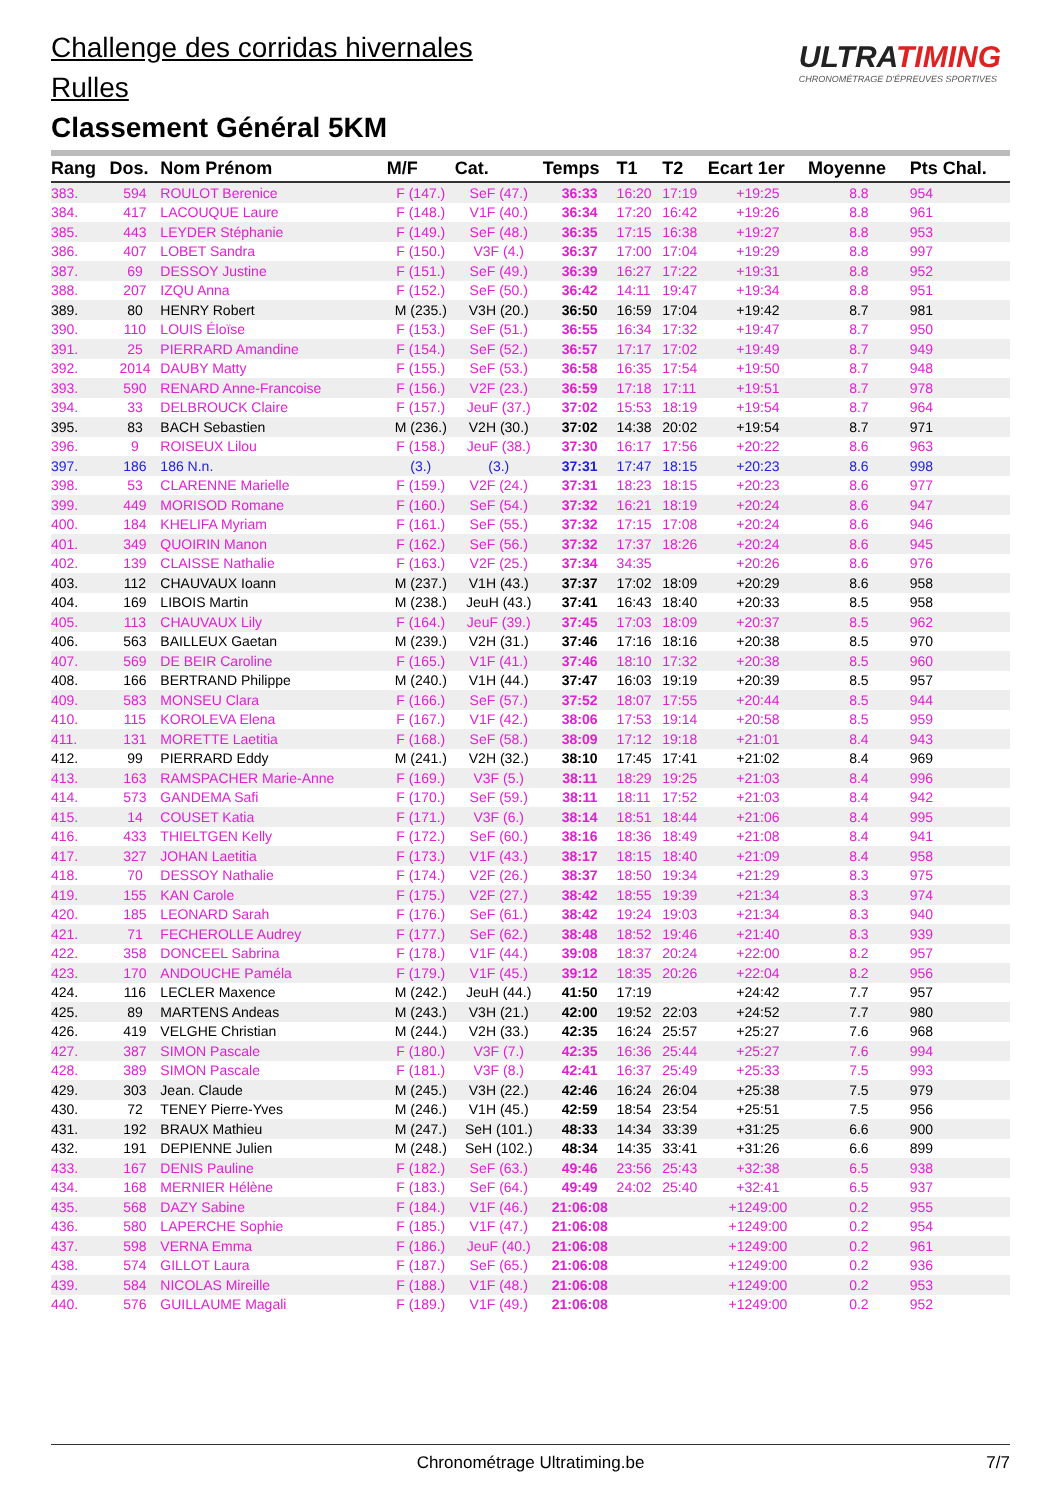Challenge des corridas hivernales
Rulles
Classement Général 5KM
ULTRATIMING
CHRONOMÉTRAGE D'ÉPREUVES SPORTIVES
| Rang | Dos. | Nom Prénom | M/F | Cat. | Temps | T1 | T2 | Ecart 1er | Moyenne | Pts Chal. |
| --- | --- | --- | --- | --- | --- | --- | --- | --- | --- | --- |
| 383. | 594 | ROULOT Berenice | F (147.) | SeF (47.) | 36:33 | 16:20 | 17:19 | +19:25 | 8.8 | 954 |
| 384. | 417 | LACOUQUE Laure | F (148.) | V1F (40.) | 36:34 | 17:20 | 16:42 | +19:26 | 8.8 | 961 |
| 385. | 443 | LEYDER Stéphanie | F (149.) | SeF (48.) | 36:35 | 17:15 | 16:38 | +19:27 | 8.8 | 953 |
| 386. | 407 | LOBET Sandra | F (150.) | V3F (4.) | 36:37 | 17:00 | 17:04 | +19:29 | 8.8 | 997 |
| 387. | 69 | DESSOY Justine | F (151.) | SeF (49.) | 36:39 | 16:27 | 17:22 | +19:31 | 8.8 | 952 |
| 388. | 207 | IZQU Anna | F (152.) | SeF (50.) | 36:42 | 14:11 | 19:47 | +19:34 | 8.8 | 951 |
| 389. | 80 | HENRY Robert | M (235.) | V3H (20.) | 36:50 | 16:59 | 17:04 | +19:42 | 8.7 | 981 |
| 390. | 110 | LOUIS Éloïse | F (153.) | SeF (51.) | 36:55 | 16:34 | 17:32 | +19:47 | 8.7 | 950 |
| 391. | 25 | PIERRARD Amandine | F (154.) | SeF (52.) | 36:57 | 17:17 | 17:02 | +19:49 | 8.7 | 949 |
| 392. | 2014 | DAUBY Matty | F (155.) | SeF (53.) | 36:58 | 16:35 | 17:54 | +19:50 | 8.7 | 948 |
| 393. | 590 | RENARD Anne-Francoise | F (156.) | V2F (23.) | 36:59 | 17:18 | 17:11 | +19:51 | 8.7 | 978 |
| 394. | 33 | DELBROUCK Claire | F (157.) | JeuF (37.) | 37:02 | 15:53 | 18:19 | +19:54 | 8.7 | 964 |
| 395. | 83 | BACH Sebastien | M (236.) | V2H (30.) | 37:02 | 14:38 | 20:02 | +19:54 | 8.7 | 971 |
| 396. | 9 | ROISEUX Lilou | F (158.) | JeuF (38.) | 37:30 | 16:17 | 17:56 | +20:22 | 8.6 | 963 |
| 397. | 186 | 186 N.n. | (3.) | (3.) | 37:31 | 17:47 | 18:15 | +20:23 | 8.6 | 998 |
| 398. | 53 | CLARENNE Marielle | F (159.) | V2F (24.) | 37:31 | 18:23 | 18:15 | +20:23 | 8.6 | 977 |
| 399. | 449 | MORISOD Romane | F (160.) | SeF (54.) | 37:32 | 16:21 | 18:19 | +20:24 | 8.6 | 947 |
| 400. | 184 | KHELIFA Myriam | F (161.) | SeF (55.) | 37:32 | 17:15 | 17:08 | +20:24 | 8.6 | 946 |
| 401. | 349 | QUOIRIN Manon | F (162.) | SeF (56.) | 37:32 | 17:37 | 18:26 | +20:24 | 8.6 | 945 |
| 402. | 139 | CLAISSE Nathalie | F (163.) | V2F (25.) | 37:34 | 34:35 | | +20:26 | 8.6 | 976 |
| 403. | 112 | CHAUVAUX Ioann | M (237.) | V1H (43.) | 37:37 | 17:02 | 18:09 | +20:29 | 8.6 | 958 |
| 404. | 169 | LIBOIS Martin | M (238.) | JeuH (43.) | 37:41 | 16:43 | 18:40 | +20:33 | 8.5 | 958 |
| 405. | 113 | CHAUVAUX Lily | F (164.) | JeuF (39.) | 37:45 | 17:03 | 18:09 | +20:37 | 8.5 | 962 |
| 406. | 563 | BAILLEUX Gaetan | M (239.) | V2H (31.) | 37:46 | 17:16 | 18:16 | +20:38 | 8.5 | 970 |
| 407. | 569 | DE BEIR Caroline | F (165.) | V1F (41.) | 37:46 | 18:10 | 17:32 | +20:38 | 8.5 | 960 |
| 408. | 166 | BERTRAND Philippe | M (240.) | V1H (44.) | 37:47 | 16:03 | 19:19 | +20:39 | 8.5 | 957 |
| 409. | 583 | MONSEU Clara | F (166.) | SeF (57.) | 37:52 | 18:07 | 17:55 | +20:44 | 8.5 | 944 |
| 410. | 115 | KOROLEVA Elena | F (167.) | V1F (42.) | 38:06 | 17:53 | 19:14 | +20:58 | 8.5 | 959 |
| 411. | 131 | MORETTE Laetitia | F (168.) | SeF (58.) | 38:09 | 17:12 | 19:18 | +21:01 | 8.4 | 943 |
| 412. | 99 | PIERRARD Eddy | M (241.) | V2H (32.) | 38:10 | 17:45 | 17:41 | +21:02 | 8.4 | 969 |
| 413. | 163 | RAMSPACHER Marie-Anne | F (169.) | V3F (5.) | 38:11 | 18:29 | 19:25 | +21:03 | 8.4 | 996 |
| 414. | 573 | GANDEMA Safi | F (170.) | SeF (59.) | 38:11 | 18:11 | 17:52 | +21:03 | 8.4 | 942 |
| 415. | 14 | COUSET Katia | F (171.) | V3F (6.) | 38:14 | 18:51 | 18:44 | +21:06 | 8.4 | 995 |
| 416. | 433 | THIELTGEN Kelly | F (172.) | SeF (60.) | 38:16 | 18:36 | 18:49 | +21:08 | 8.4 | 941 |
| 417. | 327 | JOHAN Laetitia | F (173.) | V1F (43.) | 38:17 | 18:15 | 18:40 | +21:09 | 8.4 | 958 |
| 418. | 70 | DESSOY Nathalie | F (174.) | V2F (26.) | 38:37 | 18:50 | 19:34 | +21:29 | 8.3 | 975 |
| 419. | 155 | KAN Carole | F (175.) | V2F (27.) | 38:42 | 18:55 | 19:39 | +21:34 | 8.3 | 974 |
| 420. | 185 | LEONARD Sarah | F (176.) | SeF (61.) | 38:42 | 19:24 | 19:03 | +21:34 | 8.3 | 940 |
| 421. | 71 | FECHEROLLE Audrey | F (177.) | SeF (62.) | 38:48 | 18:52 | 19:46 | +21:40 | 8.3 | 939 |
| 422. | 358 | DONCEEL Sabrina | F (178.) | V1F (44.) | 39:08 | 18:37 | 20:24 | +22:00 | 8.2 | 957 |
| 423. | 170 | ANDOUCHE Paméla | F (179.) | V1F (45.) | 39:12 | 18:35 | 20:26 | +22:04 | 8.2 | 956 |
| 424. | 116 | LECLER Maxence | M (242.) | JeuH (44.) | 41:50 | 17:19 | | +24:42 | 7.7 | 957 |
| 425. | 89 | MARTENS Andeas | M (243.) | V3H (21.) | 42:00 | 19:52 | 22:03 | +24:52 | 7.7 | 980 |
| 426. | 419 | VELGHE Christian | M (244.) | V2H (33.) | 42:35 | 16:24 | 25:57 | +25:27 | 7.6 | 968 |
| 427. | 387 | SIMON Pascale | F (180.) | V3F (7.) | 42:35 | 16:36 | 25:44 | +25:27 | 7.6 | 994 |
| 428. | 389 | SIMON Pascale | F (181.) | V3F (8.) | 42:41 | 16:37 | 25:49 | +25:33 | 7.5 | 993 |
| 429. | 303 | Jean. Claude | M (245.) | V3H (22.) | 42:46 | 16:24 | 26:04 | +25:38 | 7.5 | 979 |
| 430. | 72 | TENEY Pierre-Yves | M (246.) | V1H (45.) | 42:59 | 18:54 | 23:54 | +25:51 | 7.5 | 956 |
| 431. | 192 | BRAUX Mathieu | M (247.) | SeH (101.) | 48:33 | 14:34 | 33:39 | +31:25 | 6.6 | 900 |
| 432. | 191 | DEPIENNE Julien | M (248.) | SeH (102.) | 48:34 | 14:35 | 33:41 | +31:26 | 6.6 | 899 |
| 433. | 167 | DENIS Pauline | F (182.) | SeF (63.) | 49:46 | 23:56 | 25:43 | +32:38 | 6.5 | 938 |
| 434. | 168 | MERNIER Hélène | F (183.) | SeF (64.) | 49:49 | 24:02 | 25:40 | +32:41 | 6.5 | 937 |
| 435. | 568 | DAZY Sabine | F (184.) | V1F (46.) | 21:06:08 | | | +1249:00 | 0.2 | 955 |
| 436. | 580 | LAPERCHE Sophie | F (185.) | V1F (47.) | 21:06:08 | | | +1249:00 | 0.2 | 954 |
| 437. | 598 | VERNA Emma | F (186.) | JeuF (40.) | 21:06:08 | | | +1249:00 | 0.2 | 961 |
| 438. | 574 | GILLOT Laura | F (187.) | SeF (65.) | 21:06:08 | | | +1249:00 | 0.2 | 936 |
| 439. | 584 | NICOLAS Mireille | F (188.) | V1F (48.) | 21:06:08 | | | +1249:00 | 0.2 | 953 |
| 440. | 576 | GUILLAUME Magali | F (189.) | V1F (49.) | 21:06:08 | | | +1249:00 | 0.2 | 952 |
Chronométrage Ultratiming.be 7/7